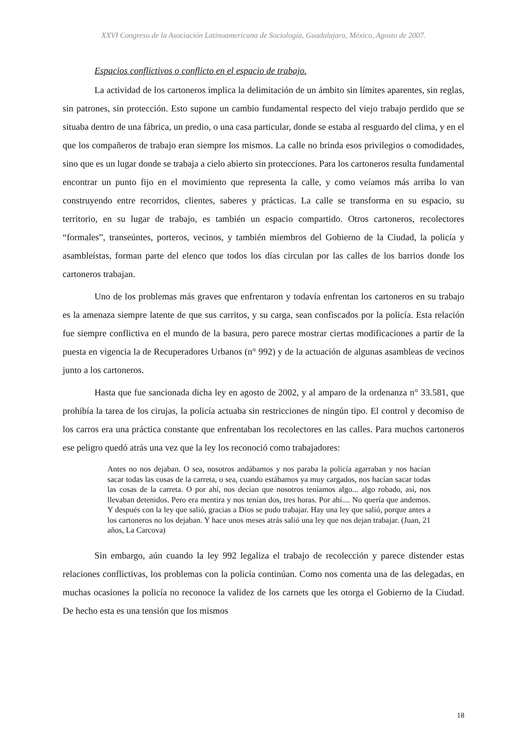XXVI Congreso de la Asociación Latinoamericana de Sociología, Guadalajara, México, Agosto de 2007.
Espacios conflictivos o conflicto en el espacio de trabajo.
La actividad de los cartoneros implica la delimitación de un ámbito sin límites aparentes, sin reglas, sin patrones, sin protección. Esto supone un cambio fundamental respecto del viejo trabajo perdido que se situaba dentro de una fábrica, un predio, o una casa particular, donde se estaba al resguardo del clima, y en el que los compañeros de trabajo eran siempre los mismos. La calle no brinda esos privilegios o comodidades, sino que es un lugar donde se trabaja a cielo abierto sin protecciones. Para los cartoneros resulta fundamental encontrar un punto fijo en el movimiento que representa la calle, y como veíamos más arriba lo van construyendo entre recorridos, clientes, saberes y prácticas. La calle se transforma en su espacio, su territorio, en su lugar de trabajo, es también un espacio compartido. Otros cartoneros, recolectores “formales”, transeúntes, porteros, vecinos, y también miembros del Gobierno de la Ciudad, la policía y asambleístas, forman parte del elenco que todos los días circulan por las calles de los barrios donde los cartoneros trabajan.
Uno de los problemas más graves que enfrentaron y todavía enfrentan los cartoneros en su trabajo es la amenaza siempre latente de que sus carritos, y su carga, sean confiscados por la policía. Esta relación fue siempre conflictiva en el mundo de la basura, pero parece mostrar ciertas modificaciones a partir de la puesta en vigencia la de Recuperadores Urbanos (n° 992) y de la actuación de algunas asambleas de vecinos junto a los cartoneros.
Hasta que fue sancionada dicha ley en agosto de 2002, y al amparo de la ordenanza n° 33.581, que prohibía la tarea de los cirujas, la policía actuaba sin restricciones de ningún tipo. El control y decomiso de los carros era una práctica constante que enfrentaban los recolectores en las calles. Para muchos cartoneros ese peligro quedó atrás una vez que la ley los reconoció como trabajadores:
Antes no nos dejaban. O sea, nosotros andábamos y nos paraba la policía agarraban y nos hacían sacar todas las cosas de la carreta, o sea, cuando estábamos ya muy cargados, nos hacían sacar todas las cosas de la carreta. O por ahí, nos decían que nosotros teníamos algo... algo robado, así, nos llevaban detenidos. Pero era mentira y nos tenían dos, tres horas. Por ahí.... No quería que andemos. Y después con la ley que salió, gracias a Dios se pudo trabajar. Hay una ley que salió, porque antes a los cartoneros no los dejaban. Y hace unos meses atrás salió una ley que nos dejan trabajar. (Juan, 21 años, La Carcova)
Sin embargo, aún cuando la ley 992 legaliza el trabajo de recolección y parece distender estas relaciones conflictivas, los problemas con la policía continúan. Como nos comenta una de las delegadas, en muchas ocasiones la policía no reconoce la validez de los carnets que les otorga el Gobierno de la Ciudad. De hecho esta es una tensión que los mismos
18